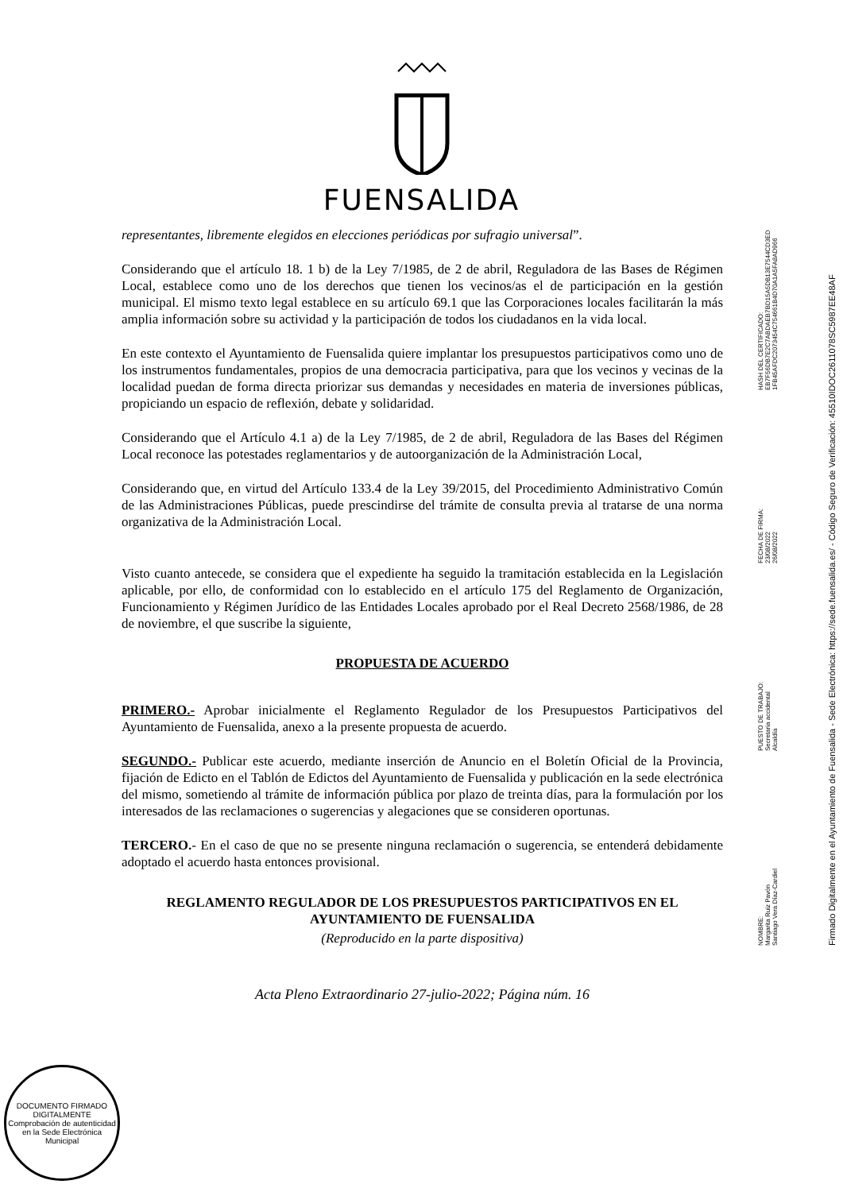FUENSALIDA
representantes, libremente elegidos en elecciones periódicas por sufragio universal”.
Considerando que el artículo 18. 1 b) de la Ley 7/1985, de 2 de abril, Reguladora de las Bases de Régimen Local, establece como uno de los derechos que tienen los vecinos/as el de participación en la gestión municipal. El mismo texto legal establece en su artículo 69.1 que las Corporaciones locales facilitarán la más amplia información sobre su actividad y la participación de todos los ciudadanos en la vida local.
En este contexto el Ayuntamiento de Fuensalida quiere implantar los presupuestos participativos como uno de los instrumentos fundamentales, propios de una democracia participativa, para que los vecinos y vecinas de la localidad puedan de forma directa priorizar sus demandas y necesidades en materia de inversiones públicas, propiciando un espacio de reflexión, debate y solidaridad.
Considerando que el Artículo 4.1 a) de la Ley 7/1985, de 2 de abril, Reguladora de las Bases del Régimen Local reconoce las potestades reglamentarios y de autoorganización de la Administración Local,
Considerando que, en virtud del Artículo 133.4 de la Ley 39/2015, del Procedimiento Administrativo Común de las Administraciones Públicas, puede prescindirse del trámite de consulta previa al tratarse de una norma organizativa de la Administración Local.
Visto cuanto antecede, se considera que el expediente ha seguido la tramitación establecida en la Legislación aplicable, por ello, de conformidad con lo establecido en el artículo 175 del Reglamento de Organización, Funcionamiento y Régimen Jurídico de las Entidades Locales aprobado por el Real Decreto 2568/1986, de 28 de noviembre, el que suscribe la siguiente,
PROPUESTA DE ACUERDO
PRIMERO.- Aprobar inicialmente el Reglamento Regulador de los Presupuestos Participativos del Ayuntamiento de Fuensalida, anexo a la presente propuesta de acuerdo.
SEGUNDO.- Publicar este acuerdo, mediante inserción de Anuncio en el Boletín Oficial de la Provincia, fijación de Edicto en el Tablón de Edictos del Ayuntamiento de Fuensalida y publicación en la sede electrónica del mismo, sometiendo al trámite de información pública por plazo de treinta días, para la formulación por los interesados de las reclamaciones o sugerencias y alegaciones que se consideren oportunas.
TERCERO.- En el caso de que no se presente ninguna reclamación o sugerencia, se entenderá debidamente adoptado el acuerdo hasta entonces provisional.
REGLAMENTO REGULADOR DE LOS PRESUPUESTOS PARTICIPATIVOS EN EL AYUNTAMIENTO DE FUENSALIDA
(Reproducido en la parte dispositiva)
Acta Pleno Extraordinario 27-julio-2022; Página núm. 16
NOMBRE:
Margarita Ruiz Pavón
Santiago Vera Díaz-Cardiel
PUESTO DE TRABAJO:
Secretaria accidental
Alcaldía
FECHA DE FIRMA:
23/08/2022
26/08/2022
HASH DEL CERTIFICADO:
EB7F56DB7E2C7ABDAEB7BD15A5DB13E7544CD3ED
1FB45AFDC2073454C754661B4D70A1A5FA8AD966
Firmado Digitalmente en el Ayuntamiento de Fuensalida - Sede Electrónica: https://sede.fuensalida.es/ - Código Seguro de Verificación: 45510IDOC2611078SC5987EE48AF
DOCUMENTO FIRMADO DIGITALMENTE
Comprobación de autenticidad en la Sede Electrónica Municipal